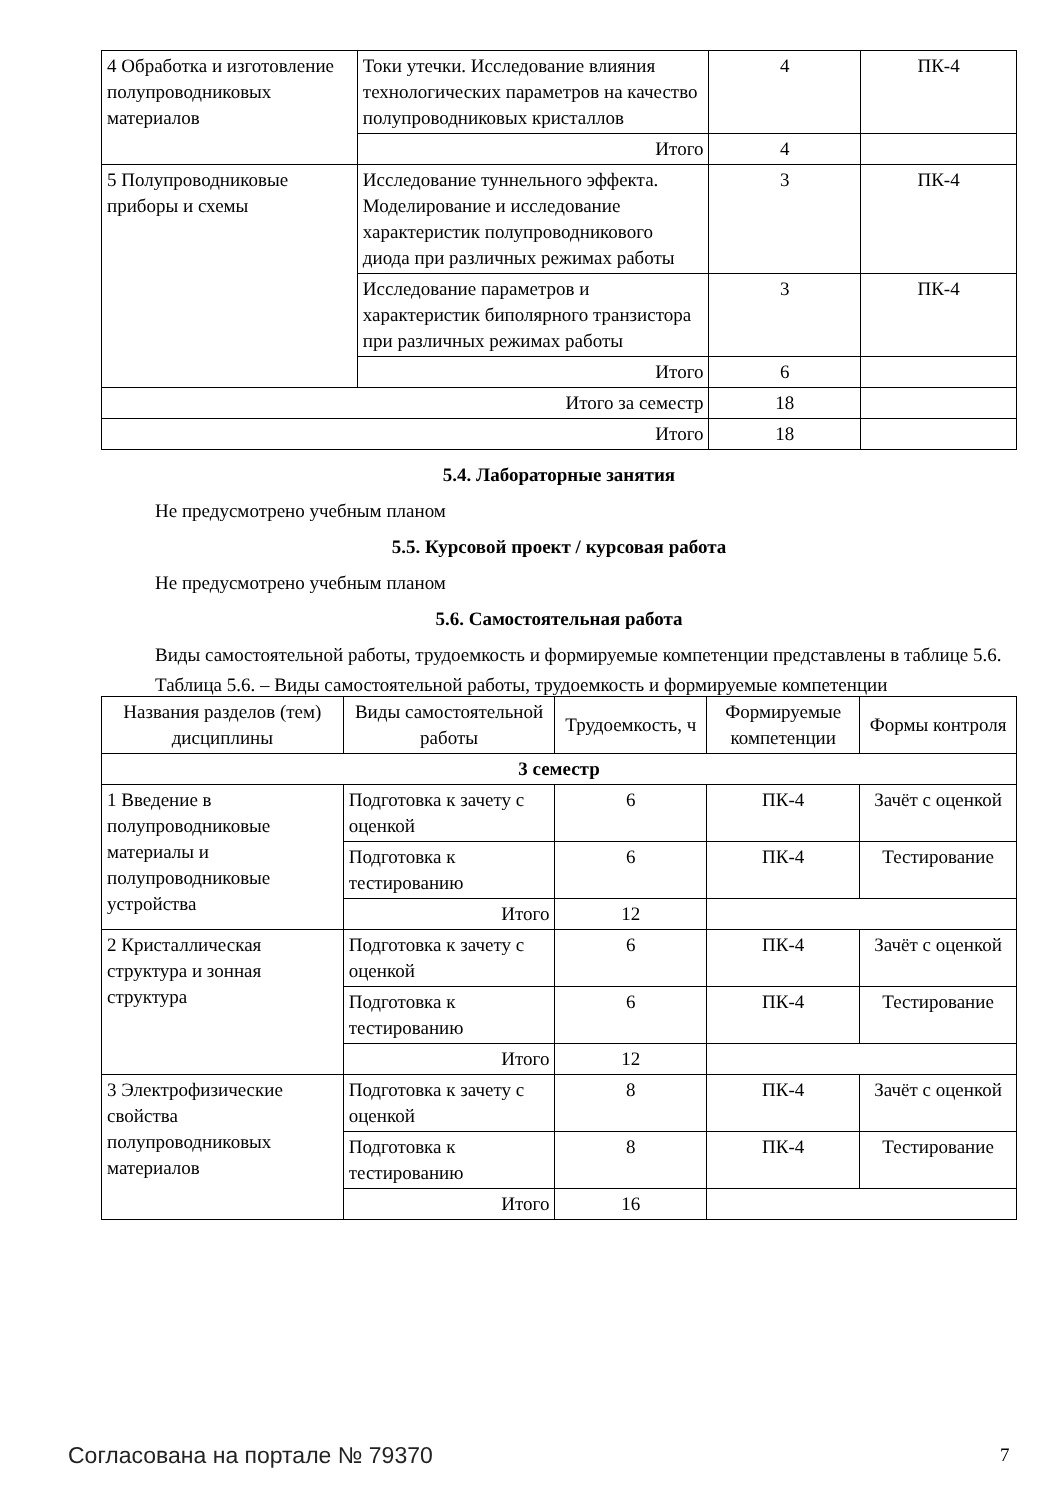| 4 Обработка и изготовление полупроводниковых материалов | Токи утечки. Исследование влияния технологических параметров на качество полупроводниковых кристаллов | 4 | ПК-4 |
| | Итого | 4 | |
| 5 Полупроводниковые приборы и схемы | Исследование туннельного эффекта. Моделирование и исследование характеристик полупроводникового диода при различных режимах работы | 3 | ПК-4 |
| | Исследование параметров и характеристик биполярного транзистора при различных режимах работы | 3 | ПК-4 |
| | Итого | 6 | |
| Итого за семестр | | 18 | |
| Итого | | 18 | |
5.4. Лабораторные занятия
Не предусмотрено учебным планом
5.5. Курсовой проект / курсовая работа
Не предусмотрено учебным планом
5.6. Самостоятельная работа
Виды самостоятельной работы, трудоемкость и формируемые компетенции представлены в таблице 5.6.
Таблица 5.6. – Виды самостоятельной работы, трудоемкость и формируемые компетенции
| Названия разделов (тем) дисциплины | Виды самостоятельной работы | Трудоемкость, ч | Формируемые компетенции | Формы контроля |
| --- | --- | --- | --- | --- |
| 3 семестр | | | | |
| 1 Введение в полупроводниковые материалы и полупроводниковые устройства | Подготовка к зачету с оценкой | 6 | ПК-4 | Зачёт с оценкой |
| | Подготовка к тестированию | 6 | ПК-4 | Тестирование |
| | Итого | 12 | | |
| 2 Кристаллическая структура и зонная структура | Подготовка к зачету с оценкой | 6 | ПК-4 | Зачёт с оценкой |
| | Подготовка к тестированию | 6 | ПК-4 | Тестирование |
| | Итого | 12 | | |
| 3 Электрофизические свойства полупроводниковых материалов | Подготовка к зачету с оценкой | 8 | ПК-4 | Зачёт с оценкой |
| | Подготовка к тестированию | 8 | ПК-4 | Тестирование |
| | Итого | 16 | | |
Согласована на портале № 79370 7